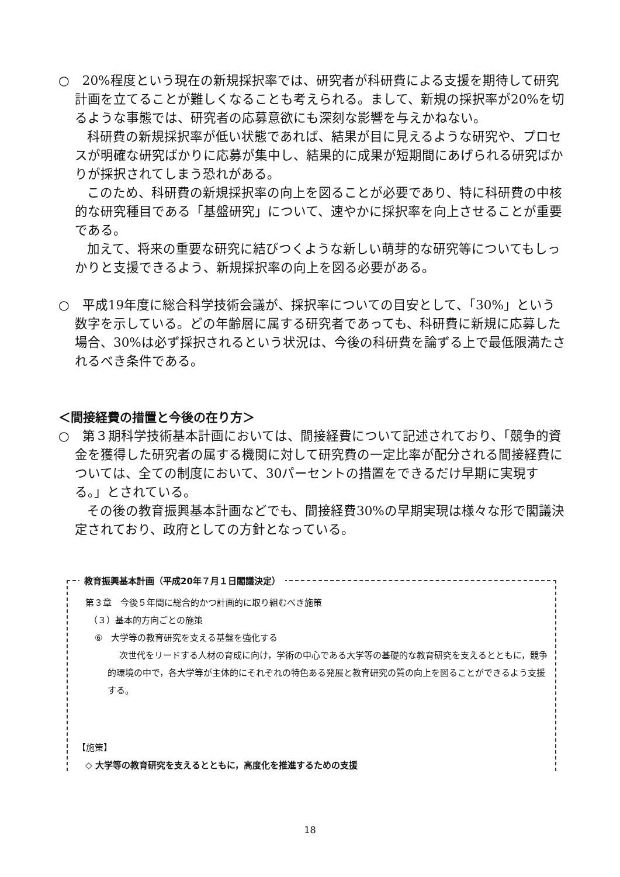○　20%程度という現在の新規採択率では、研究者が科研費による支援を期待して研究計画を立てることが難しくなることも考えられる。まして、新規の採択率が20%を切るような事態では、研究者の応募意欲にも深刻な影響を与えかねない。
科研費の新規採択率が低い状態であれば、結果が目に見えるような研究や、プロセスが明確な研究ばかりに応募が集中し、結果的に成果が短期間にあげられる研究ばかりが採択されてしまう恐れがある。
このため、科研費の新規採択率の向上を図ることが必要であり、特に科研費の中核的な研究種目である「基盤研究」について、速やかに採択率を向上させることが重要である。
加えて、将来の重要な研究に結びつくような新しい萌芽的な研究等についてもしっかりと支援できるよう、新規採択率の向上を図る必要がある。
○　平成19年度に総合科学技術会議が、採択率についての目安として、「30%」という数字を示している。どの年齢層に属する研究者であっても、科研費に新規に応募した場合、30%は必ず採択されるという状況は、今後の科研費を論ずる上で最低限満たされるべき条件である。
＜間接経費の措置と今後の在り方＞
○　第３期科学技術基本計画においては、間接経費について記述されており、「競争的資金を獲得した研究者の属する機関に対して研究費の一定比率が配分される間接経費については、全ての制度において、30パーセントの措置をできるだけ早期に実現する。」とされている。
その後の教育振興基本計画などでも、間接経費30%の早期実現は様々な形で閣議決定されており、政府としての方針となっている。
教育振興基本計画（平成20年７月１日閣議決定）
第３章　今後５年間に総合的かつ計画的に取り組むべき施策
（３）基本的方向ごとの施策
⑥　大学等の教育研究を支える基盤を強化する
次世代をリードする人材の育成に向け，学術の中心である大学等の基礎的な教育研究を支えるとともに，競争的環境の中で，各大学等が主体的にそれぞれの特色ある発展と教育研究の質の向上を図ることができるよう支援する。
【施策】
◇ 大学等の教育研究を支えるとともに，高度化を推進するための支援
18